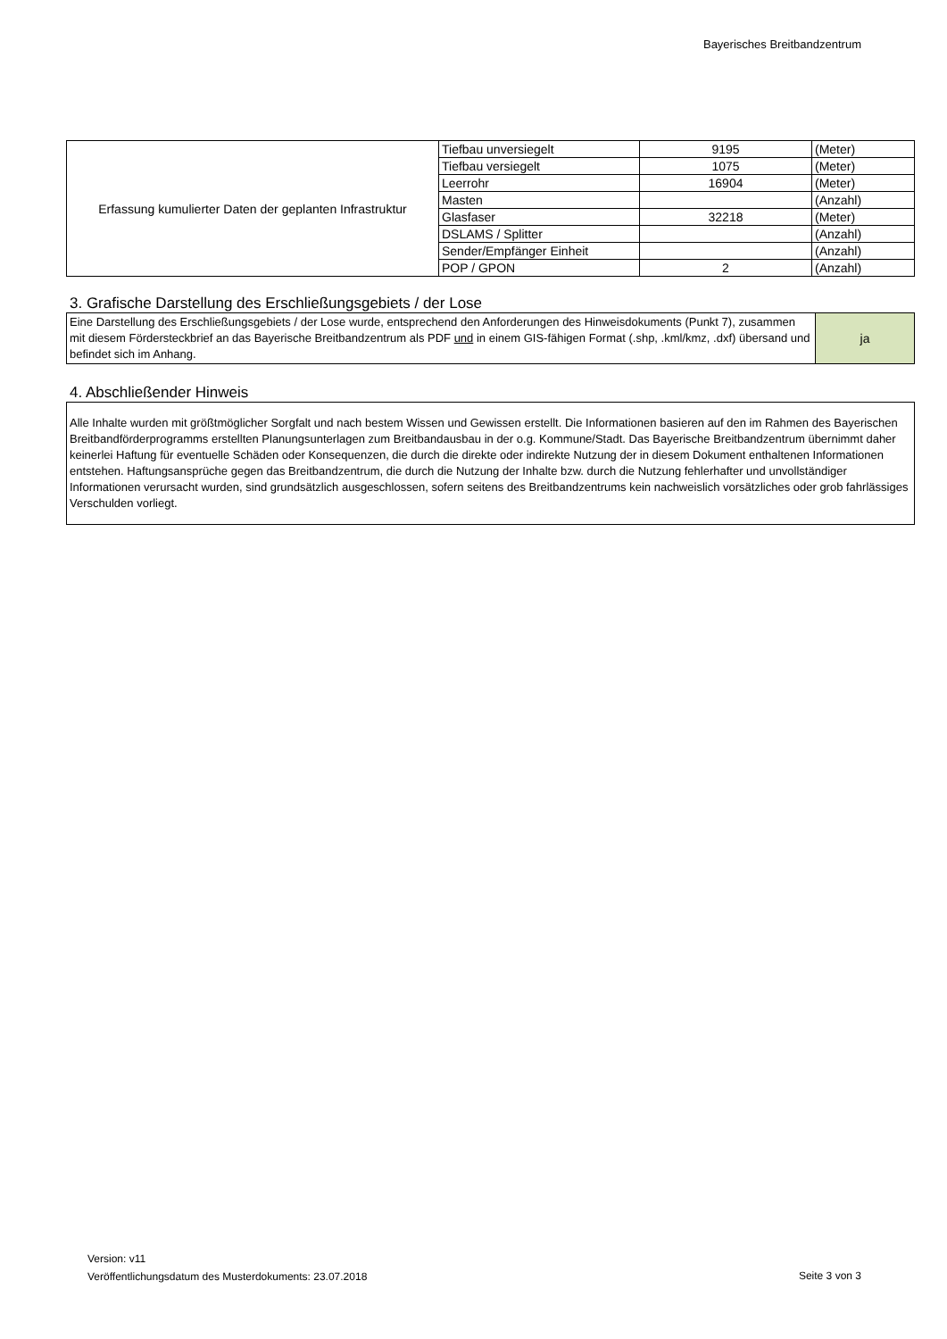Bayerisches Breitbandzentrum
| Erfassung kumulierter Daten der geplanten Infrastruktur | Tiefbau unversiegelt | 9195 | (Meter) |
| | Tiefbau versiegelt | 1075 | (Meter) |
| | Leerrohr | 16904 | (Meter) |
| | Masten | | (Anzahl) |
| | Glasfaser | 32218 | (Meter) |
| | DSLAMS / Splitter | | (Anzahl) |
| | Sender/Empfänger Einheit | | (Anzahl) |
| | POP / GPON | 2 | (Anzahl) |
3. Grafische Darstellung des Erschließungsgebiets / der Lose
| Eine Darstellung des Erschließungsgebiets / der Lose wurde, entsprechend den Anforderungen des Hinweisdokuments (Punkt 7), zusammen mit diesem Fördersteckbrief an das Bayerische Breitbandzentrum als PDF und in einem GIS-fähigen Format (.shp, .kml/kmz, .dxf) übersand und befindet sich im Anhang. | ja |
4. Abschließender Hinweis
Alle Inhalte wurden mit größtmöglicher Sorgfalt und nach bestem Wissen und Gewissen erstellt. Die Informationen basieren auf den im Rahmen des Bayerischen Breitbandförderprogramms erstellten Planungsunterlagen zum Breitbandausbau in der o.g. Kommune/Stadt. Das Bayerische Breitbandzentrum übernimmt daher keinerlei Haftung für eventuelle Schäden oder Konsequenzen, die durch die direkte oder indirekte Nutzung der in diesem Dokument enthaltenen Informationen entstehen. Haftungsansprüche gegen das Breitbandzentrum, die durch die Nutzung der Inhalte bzw. durch die Nutzung fehlerhafter und unvollständiger Informationen verursacht wurden, sind grundsätzlich ausgeschlossen, sofern seitens des Breitbandzentrums kein nachweislich vorsätzliches oder grob fahrlässiges Verschulden vorliegt.
Version: v11
Veröffentlichungsdatum des Musterdokuments: 23.07.2018
Seite 3 von 3